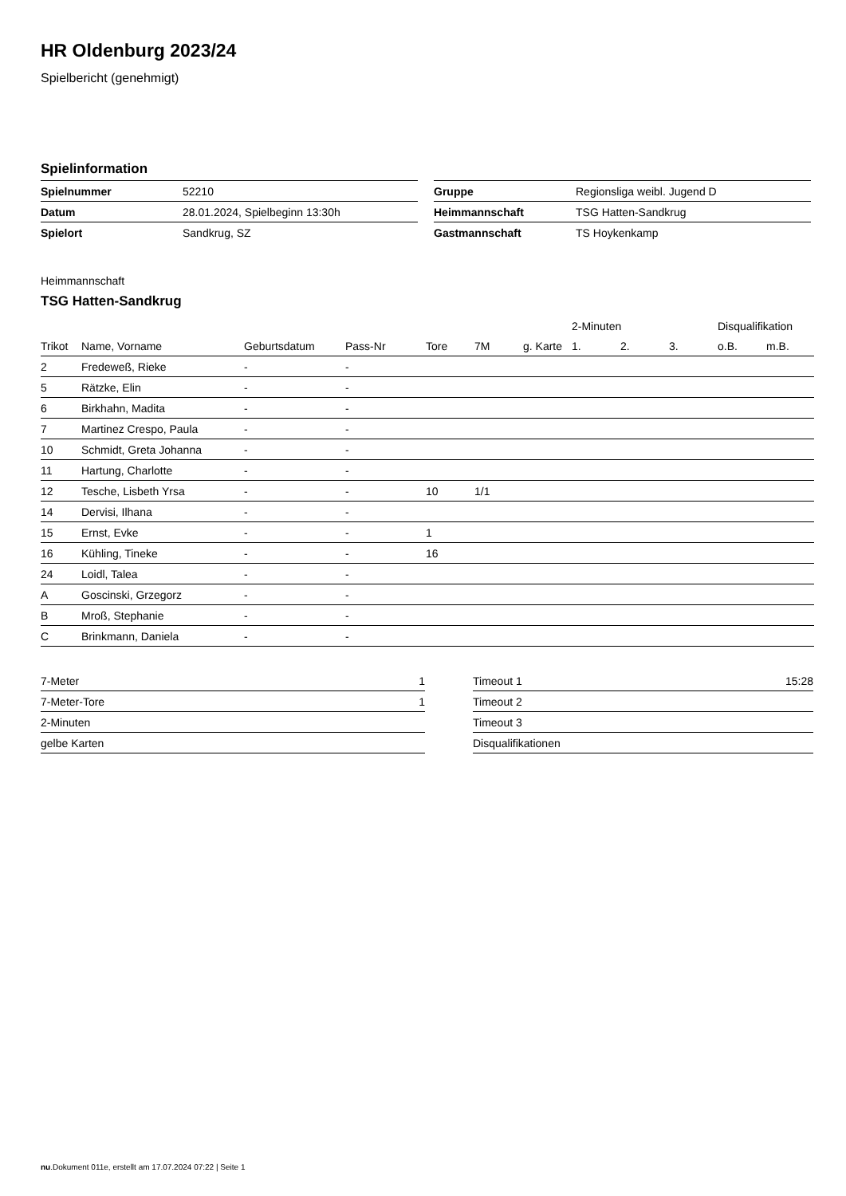HR Oldenburg 2023/24
Spielbericht (genehmigt)
Spielinformation
| Spielnummer | 52210 |
| Datum | 28.01.2024, Spielbeginn 13:30h |
| Spielort | Sandkrug, SZ |
| Gruppe | Regionsliga weibl. Jugend D |
| Heimmannschaft | TSG Hatten-Sandkrug |
| Gastmannschaft | TS Hoykenkamp |
Heimmannschaft
TSG Hatten-Sandkrug
| | | | | | | | 2-Minuten | | | Disqualifikation | |
| --- | --- | --- | --- | --- | --- | --- | --- | --- | --- | --- | --- |
| Trikot | Name, Vorname | Geburtsdatum | Pass-Nr | Tore | 7M | g. Karte | 1. | 2. | 3. | o.B. | m.B. |
| 2 | Fredeweß, Rieke | - | - | | | | | | | | |
| 5 | Rätzke, Elin | - | - | | | | | | | | |
| 6 | Birkhahn, Madita | - | - | | | | | | | | |
| 7 | Martinez Crespo, Paula | - | - | | | | | | | | |
| 10 | Schmidt, Greta Johanna | - | - | | | | | | | | |
| 11 | Hartung, Charlotte | - | - | | | | | | | | |
| 12 | Tesche, Lisbeth Yrsa | - | - | 10 | 1/1 | | | | | | |
| 14 | Dervisi, Ilhana | - | - | | | | | | | | |
| 15 | Ernst, Evke | - | - | 1 | | | | | | | |
| 16 | Kühling, Tineke | - | - | 16 | | | | | | | |
| 24 | Loidl, Talea | - | - | | | | | | | | |
| A | Goscinski, Grzegorz | - | - | | | | | | | | |
| B | Mroß, Stephanie | - | - | | | | | | | | |
| C | Brinkmann, Daniela | - | - | | | | | | | | |
| 7-Meter | 1 |
| 7-Meter-Tore | 1 |
| 2-Minuten | |
| gelbe Karten | |
| Timeout 1 | 15:28 |
| Timeout 2 | |
| Timeout 3 | |
| Disqualifikationen | |
nu.Dokument 011e, erstellt am 17.07.2024 07:22 | Seite 1